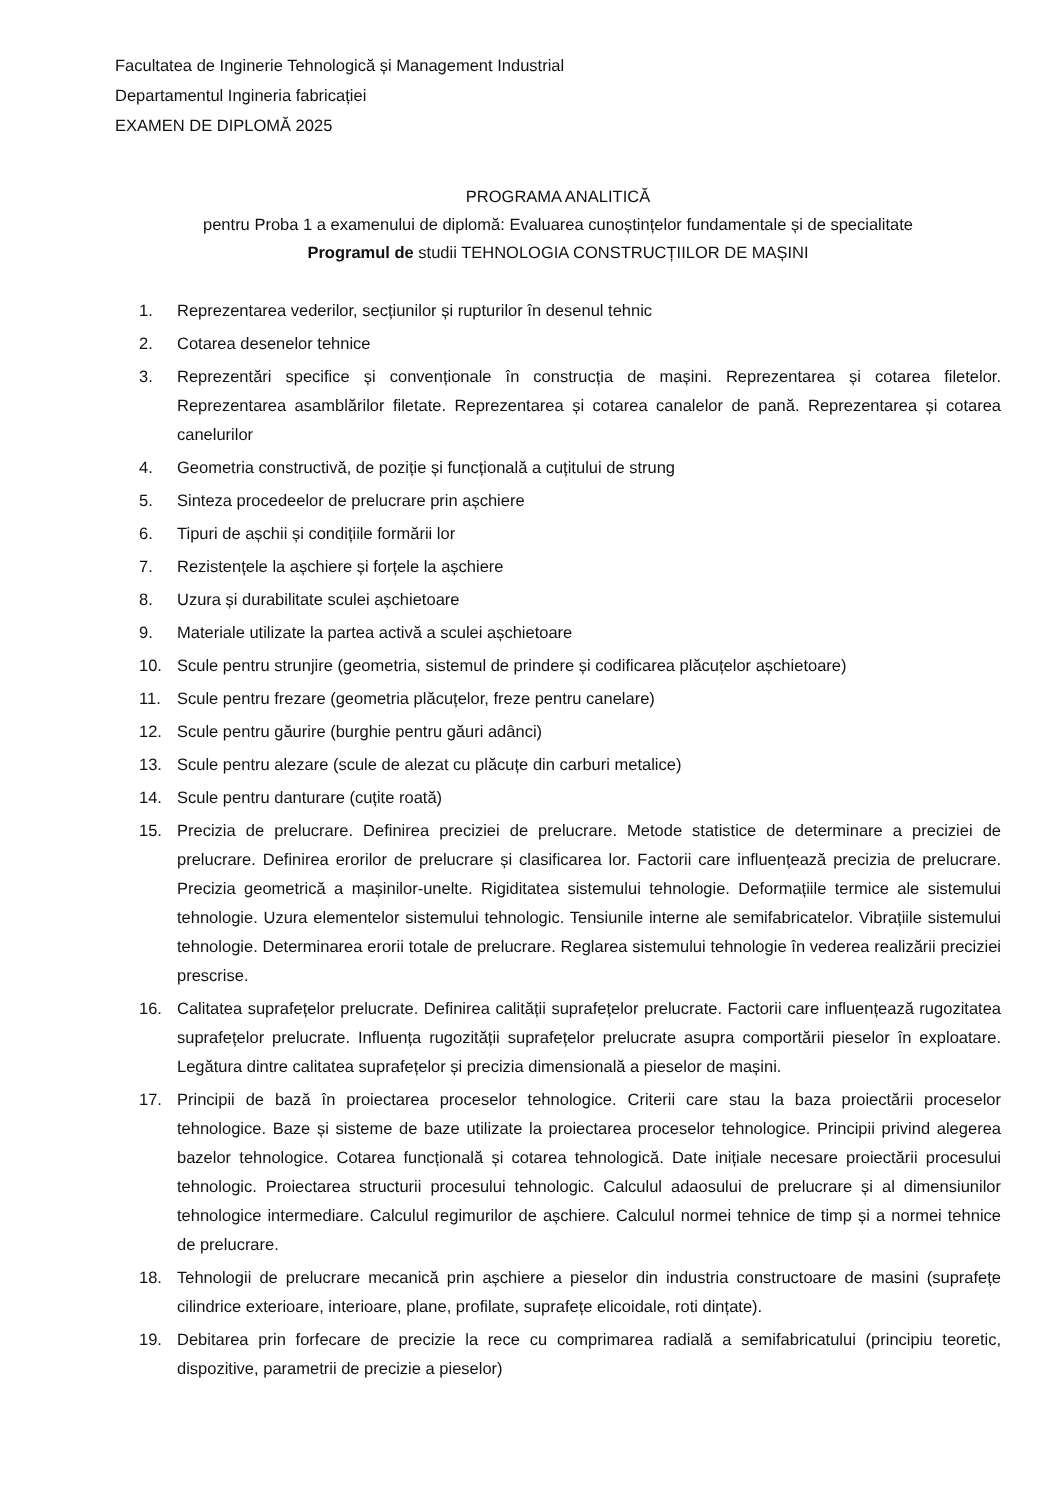Facultatea de Inginerie Tehnologică și Management Industrial
Departamentul Ingineria fabricației
EXAMEN DE DIPLOMĂ 2025
PROGRAMA ANALITICĂ
pentru Proba 1 a examenului de diplomă: Evaluarea cunoștințelor fundamentale și de specialitate
Programul de studii TEHNOLOGIA CONSTRUCȚIILOR DE MAȘINI
1. Reprezentarea vederilor, secțiunilor și rupturilor în desenul tehnic
2. Cotarea desenelor tehnice
3. Reprezentări specifice și convenționale în construcția de mașini. Reprezentarea și cotarea filetelor. Reprezentarea asamblărilor filetate. Reprezentarea și cotarea canalelor de pană. Reprezentarea și cotarea canelurilor
4. Geometria constructivă, de poziție și funcțională a cuțitului de strung
5. Sinteza procedeelor de prelucrare prin așchiere
6. Tipuri de așchii și condițiile formării lor
7. Rezistențele la așchiere și forțele la așchiere
8. Uzura și durabilitate sculei așchietoare
9. Materiale utilizate la partea activă a sculei așchietoare
10. Scule pentru strunjire (geometria, sistemul de prindere și codificarea plăcuțelor așchietoare)
11. Scule pentru frezare (geometria plăcuțelor, freze pentru canelare)
12. Scule pentru găurire (burghie pentru găuri adânci)
13. Scule pentru alezare (scule de alezat cu plăcuțe din carburi metalice)
14. Scule pentru danturare (cuțite roată)
15. Precizia de prelucrare. Definirea preciziei de prelucrare. Metode statistice de determinare a preciziei de prelucrare. Definirea erorilor de prelucrare și clasificarea lor. Factorii care influențează precizia de prelucrare. Precizia geometrică a mașinilor-unelte. Rigiditatea sistemului tehnologie. Deformațiile termice ale sistemului tehnologie. Uzura elementelor sistemului tehnologic. Tensiunile interne ale semifabricatelor. Vibrațiile sistemului tehnologie. Determinarea erorii totale de prelucrare. Reglarea sistemului tehnologie în vederea realizării preciziei prescrise.
16. Calitatea suprafețelor prelucrate. Definirea calității suprafețelor prelucrate. Factorii care influențează rugozitatea suprafețelor prelucrate. Influența rugozității suprafețelor prelucrate asupra comportării pieselor în exploatare. Legătura dintre calitatea suprafețelor și precizia dimensională a pieselor de mașini.
17. Principii de bază în proiectarea proceselor tehnologice. Criterii care stau la baza proiectării proceselor tehnologice. Baze și sisteme de baze utilizate la proiectarea proceselor tehnologice. Principii privind alegerea bazelor tehnologice. Cotarea funcțională și cotarea tehnologică. Date inițiale necesare proiectării procesului tehnologic. Proiectarea structurii procesului tehnologic. Calculul adaosului de prelucrare și al dimensiunilor tehnologice intermediare. Calculul regimurilor de așchiere. Calculul normei tehnice de timp și a normei tehnice de prelucrare.
18. Tehnologii de prelucrare mecanică prin așchiere a pieselor din industria constructoare de masini (suprafețe cilindrice exterioare, interioare, plane, profilate, suprafețe elicoidale, roti dințate).
19. Debitarea prin forfecare de precizie la rece cu comprimarea radială a semifabricatului (principiu teoretic, dispozitive, parametrii de precizie a pieselor)